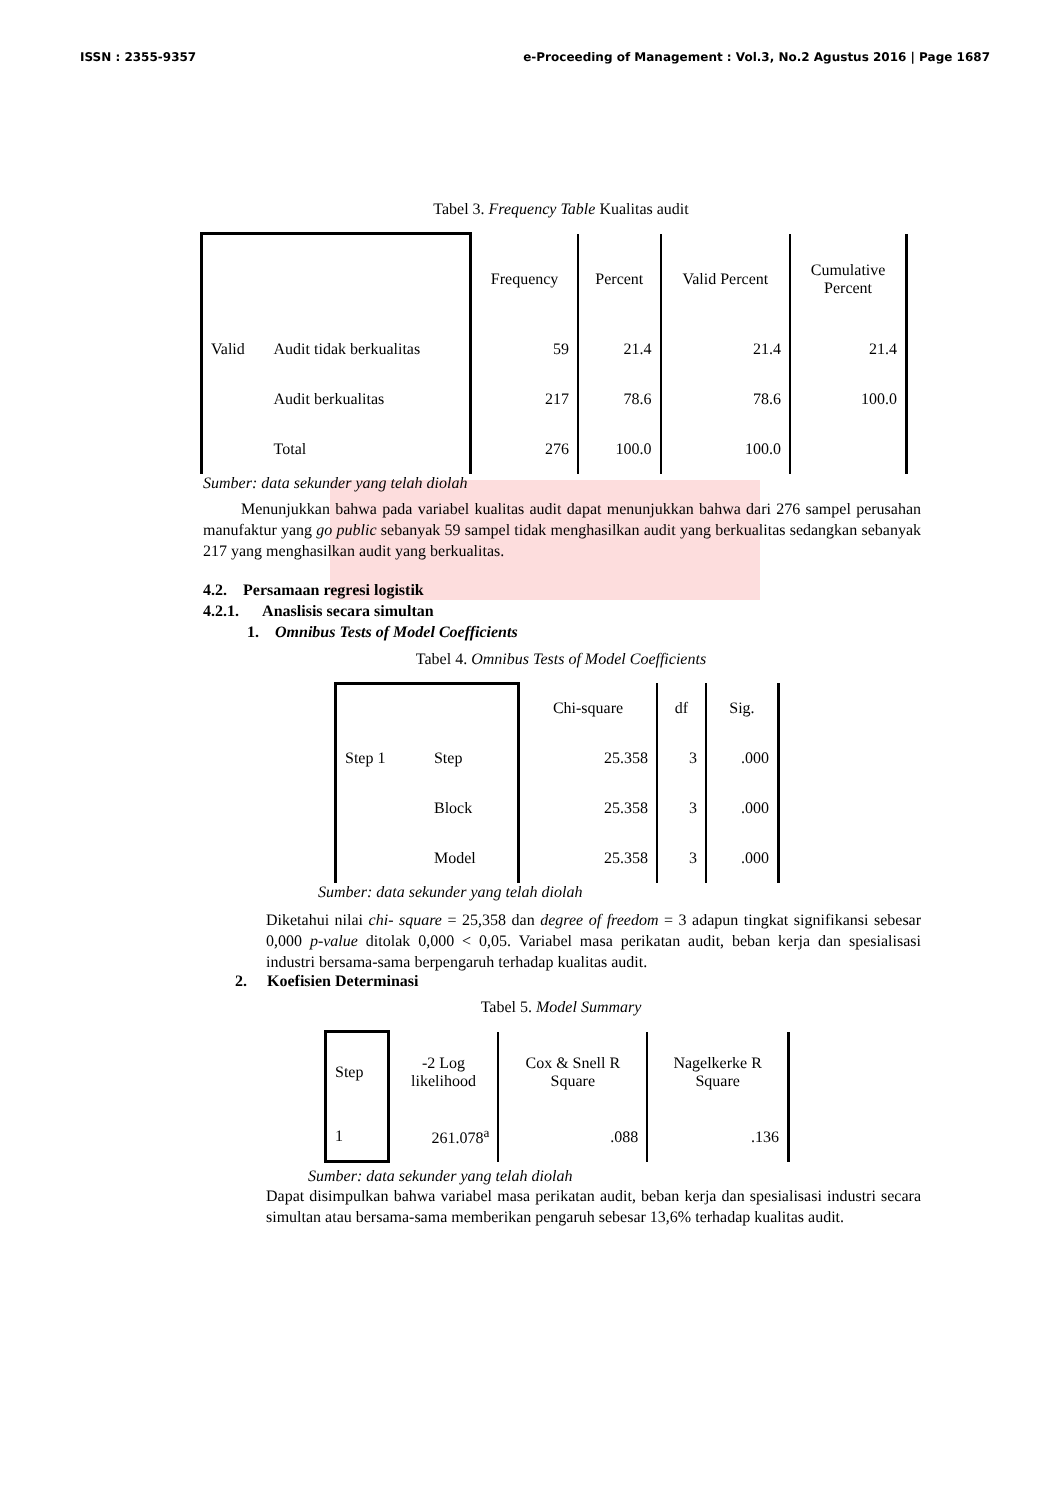ISSN : 2355-9357 e-Proceeding of Management : Vol.3, No.2 Agustus 2016 | Page 1687
Tabel 3. Frequency Table Kualitas audit
| | | Frequency | Percent | Valid Percent | Cumulative Percent |
| --- | --- | --- | --- | --- | --- |
| Valid | Audit tidak berkualitas | 59 | 21.4 | 21.4 | 21.4 |
| | Audit berkualitas | 217 | 78.6 | 78.6 | 100.0 |
| | Total | 276 | 100.0 | 100.0 | |
Sumber: data sekunder yang telah diolah
Menunjukkan bahwa pada variabel kualitas audit dapat menunjukkan bahwa dari 276 sampel perusahan manufaktur yang go public sebanyak 59 sampel tidak menghasilkan audit yang berkualitas sedangkan sebanyak 217 yang menghasilkan audit yang berkualitas.
4.2. Persamaan regresi logistik
4.2.1. Anaslisis secara simultan
1. Omnibus Tests of Model Coefficients
Tabel 4. Omnibus Tests of Model Coefficients
| | | Chi-square | df | Sig. |
| --- | --- | --- | --- | --- |
| Step 1 | Step | 25.358 | 3 | .000 |
| | Block | 25.358 | 3 | .000 |
| | Model | 25.358 | 3 | .000 |
Sumber: data sekunder yang telah diolah
Diketahui nilai chi- square = 25,358 dan degree of freedom = 3 adapun tingkat signifikansi sebesar 0,000 p-value ditolak 0,000 < 0,05. Variabel masa perikatan audit, beban kerja dan spesialisasi industri bersama-sama berpengaruh terhadap kualitas audit.
2. Koefisien Determinasi
Tabel 5. Model Summary
| Step | -2 Log likelihood | Cox & Snell R Square | Nagelkerke R Square |
| --- | --- | --- | --- |
| 1 | 261.078<sup>a</sup> | .088 | .136 |
Sumber: data sekunder yang telah diolah
Dapat disimpulkan bahwa variabel masa perikatan audit, beban kerja dan spesialisasi industri secara simultan atau bersama-sama memberikan pengaruh sebesar 13,6% terhadap kualitas audit.